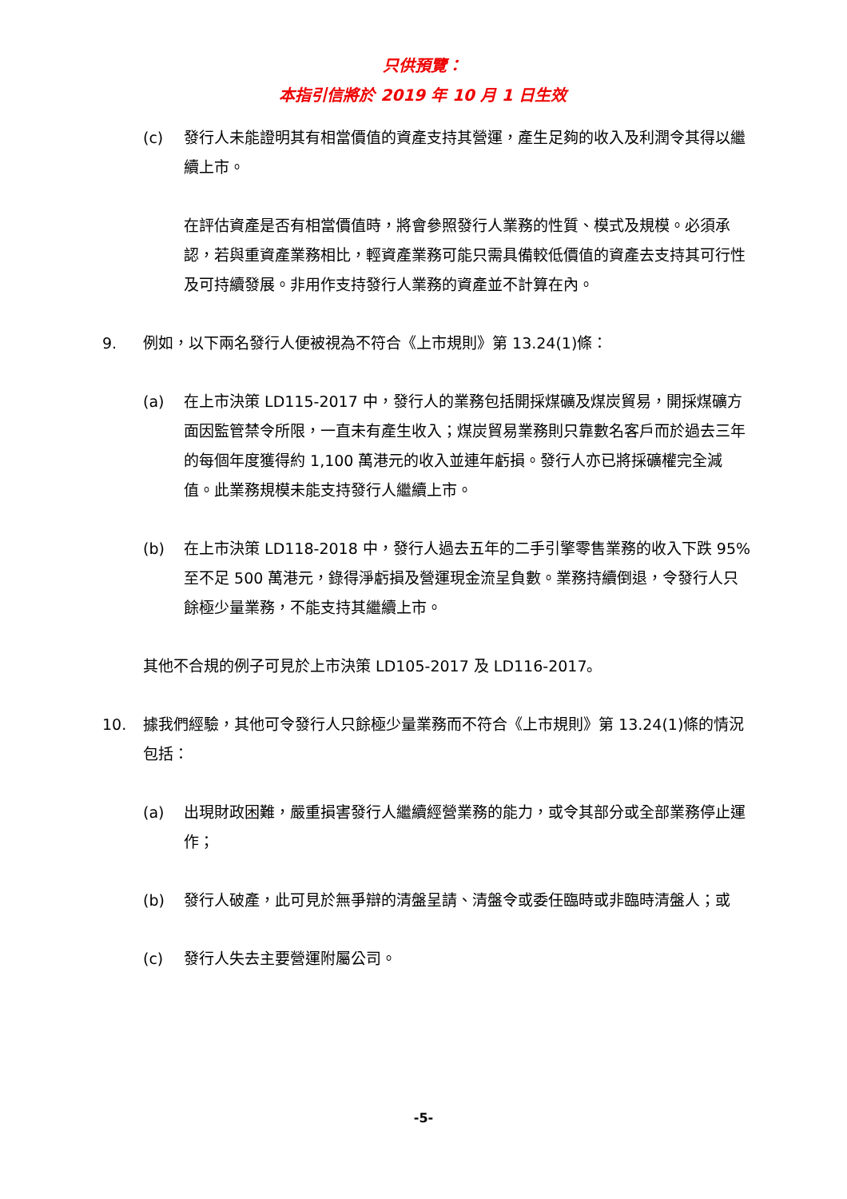只供預覽：
本指引信將於 2019 年 10 月 1 日生效
(c) 發行人未能證明其有相當價值的資產支持其營運，產生足夠的收入及利潤令其得以繼續上市。
在評估資產是否有相當價值時，將會參照發行人業務的性質、模式及規模。必須承認，若與重資產業務相比，輕資產業務可能只需具備較低價值的資產去支持其可行性及可持續發展。非用作支持發行人業務的資產並不計算在內。
9. 例如，以下兩名發行人便被視為不符合《上市規則》第 13.24(1)條：
(a) 在上市決策 LD115-2017 中，發行人的業務包括開採煤礦及煤炭貿易，開採煤礦方面因監管禁令所限，一直未有產生收入；煤炭貿易業務則只靠數名客戶而於過去三年的每個年度獲得約 1,100 萬港元的收入並連年虧損。發行人亦已將採礦權完全減值。此業務規模未能支持發行人繼續上市。
(b) 在上市決策 LD118-2018 中，發行人過去五年的二手引擎零售業務的收入下跌 95%至不足 500 萬港元，錄得淨虧損及營運現金流呈負數。業務持續倒退，令發行人只餘極少量業務，不能支持其繼續上市。
其他不合規的例子可見於上市決策 LD105-2017 及 LD116-2017。
10. 據我們經驗，其他可令發行人只餘極少量業務而不符合《上市規則》第 13.24(1)條的情況包括：
(a) 出現財政困難，嚴重損害發行人繼續經營業務的能力，或令其部分或全部業務停止運作；
(b) 發行人破產，此可見於無爭辯的清盤呈請、清盤令或委任臨時或非臨時清盤人；或
(c) 發行人失去主要營運附屬公司。
-5-